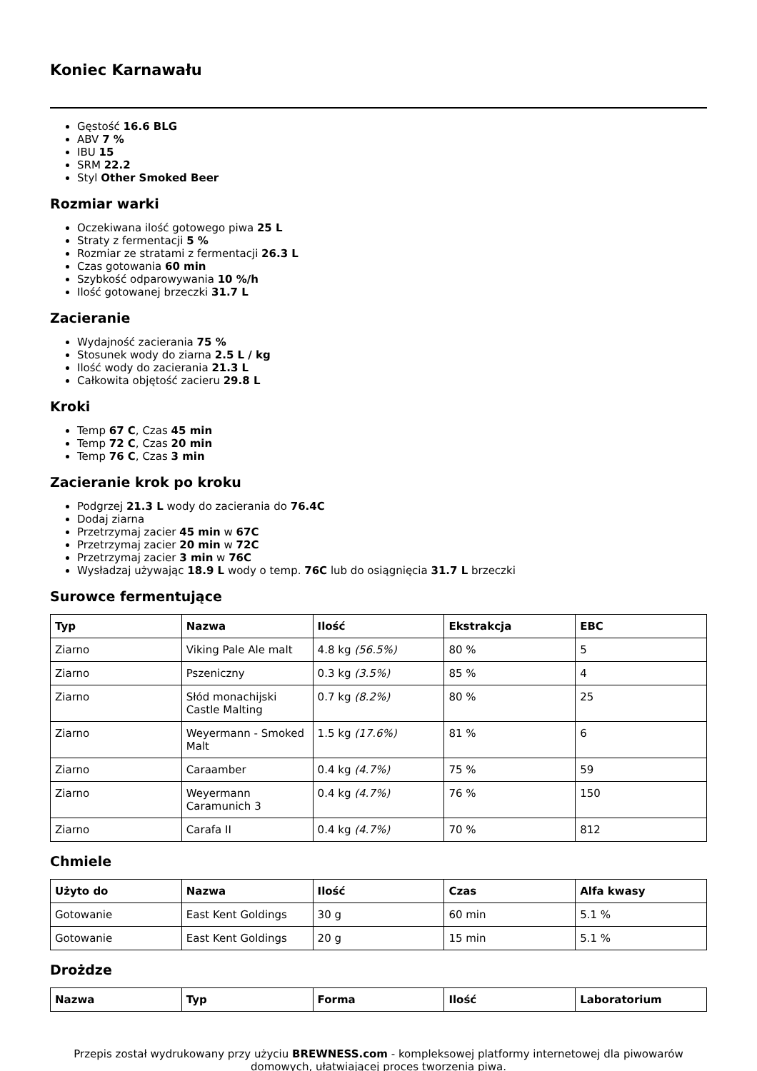Koniec Karnawału
Gęstość 16.6 BLG
ABV 7 %
IBU 15
SRM 22.2
Styl Other Smoked Beer
Rozmiar warki
Oczekiwana ilość gotowego piwa 25 L
Straty z fermentacji 5 %
Rozmiar ze stratami z fermentacji 26.3 L
Czas gotowania 60 min
Szybkość odparowywania 10 %/h
Ilość gotowanej brzeczki 31.7 L
Zacieranie
Wydajność zacierania 75 %
Stosunek wody do ziarna 2.5 L / kg
Ilość wody do zacierania 21.3 L
Całkowita objętość zacieru 29.8 L
Kroki
Temp 67 C, Czas 45 min
Temp 72 C, Czas 20 min
Temp 76 C, Czas 3 min
Zacieranie krok po kroku
Podgrzej 21.3 L wody do zacierania do 76.4C
Dodaj ziarna
Przetrzymaj zacier 45 min w 67C
Przetrzymaj zacier 20 min w 72C
Przetrzymaj zacier 3 min w 76C
Wysładzaj używając 18.9 L wody o temp. 76C lub do osiągnięcia 31.7 L brzeczki
Surowce fermentujące
| Typ | Nazwa | Ilość | Ekstrakcja | EBC |
| --- | --- | --- | --- | --- |
| Ziarno | Viking Pale Ale malt | 4.8 kg (56.5%) | 80 % | 5 |
| Ziarno | Pszeniczny | 0.3 kg (3.5%) | 85 % | 4 |
| Ziarno | Słód monachijski Castle Malting | 0.7 kg (8.2%) | 80 % | 25 |
| Ziarno | Weyermann - Smoked Malt | 1.5 kg (17.6%) | 81 % | 6 |
| Ziarno | Caraamber | 0.4 kg (4.7%) | 75 % | 59 |
| Ziarno | Weyermann Caramunich 3 | 0.4 kg (4.7%) | 76 % | 150 |
| Ziarno | Carafa II | 0.4 kg (4.7%) | 70 % | 812 |
Chmiele
| Użyto do | Nazwa | Ilość | Czas | Alfa kwasy |
| --- | --- | --- | --- | --- |
| Gotowanie | East Kent Goldings | 30 g | 60 min | 5.1 % |
| Gotowanie | East Kent Goldings | 20 g | 15 min | 5.1 % |
Drożdze
| Nazwa | Typ | Forma | Ilość | Laboratorium |
| --- | --- | --- | --- | --- |
Przepis został wydrukowany przy użyciu BREWNESS.com - kompleksowej platformy internetowej dla piwowarów domowych, ułatwiającej proces tworzenia piwa.